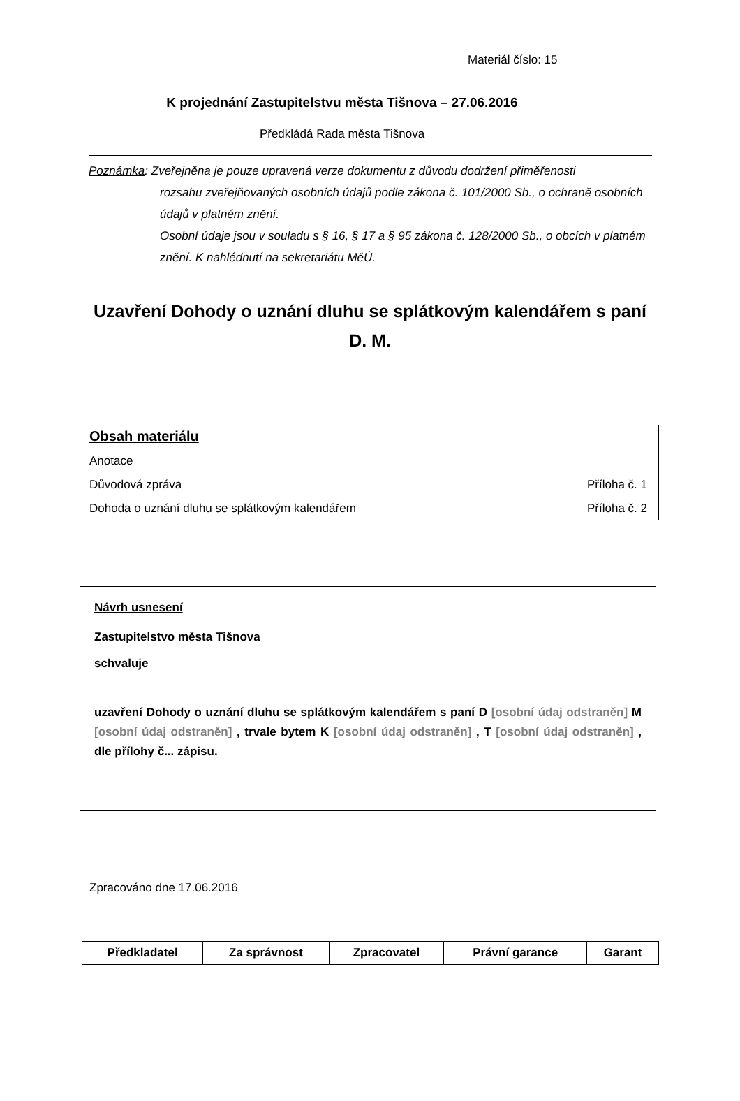Materiál číslo: 15
K projednání Zastupitelstvu města Tišnova – 27.06.2016
Předkládá Rada města Tišnova
Poznámka: Zveřejněna je pouze upravená verze dokumentu z důvodu dodržení přiměřenosti
rozsahu zveřejňovaných osobních údajů podle zákona č. 101/2000 Sb., o ochraně osobních údajů v platném znění.
Osobní údaje jsou v souladu s § 16, § 17 a § 95 zákona č. 128/2000 Sb., o obcích v platném znění. K nahlédnutí na sekretariátu MěÚ.
Uzavření Dohody o uznání dluhu se splátkovým kalendářem s paní D. M.
Obsah materiálu
Anotace
Důvodová zpráva Příloha č. 1
Dohoda o uznání dluhu se splátkovým kalendářem Příloha č. 2
Návrh usnesení
Zastupitelstvo města Tišnova
schvaluje
uzavření Dohody o uznání dluhu se splátkovým kalendářem s paní D [osobní údaj odstraněn] M [osobní údaj odstraněn] , trvale bytem K [osobní údaj odstraněn] , T [osobní údaj odstraněn] , dle přílohy č... zápisu.
Zpracováno dne 17.06.2016
| Předkladatel | Za správnost | Zpracovatel | Právní garance | Garant |
| --- | --- | --- | --- | --- |